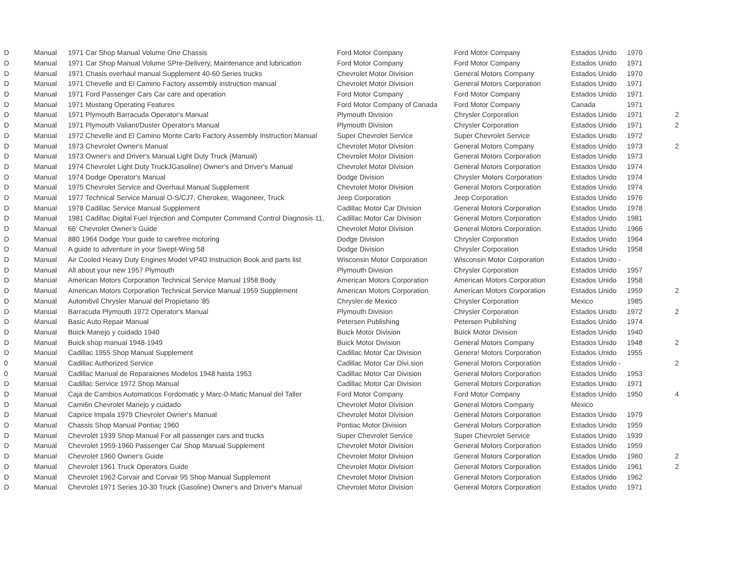| D | Manual | 1971 Car Shop Manual Volume One Chassis | Ford Motor Company | Ford Motor Company | Estados Unido | 1970 | |
| D | Manual | 1971 Car Shop Manual Volume SPre-Delivery, Maintenance and lubrication | Ford Motor Company | Ford Motor Company | Estados Unido | 1971 | |
| D | Manual | 1971 Chasis overhaul manual Supplement 40-60 Series trucks | Chevrolet Motor Division | General Motors Company | Estados Unido | 1970 | |
| D | Manual | 1971 Chevelle and El Camino Factory assembly instruction manual | Chevrolet Motor Division | General Motors Corporation | Estados Unido | 1971 | |
| D | Manual | 1971 Ford Passenger Cars Car care and operation | Ford Motor Company | Ford Motor Company | Estados Unido | 1971 | |
| D | Manual | 1971 Mustang Operating Features | Ford Motor Company of Canada | Ford Motor Company | Canada | 1971 | |
| D | Manual | 1971 Plymouth Barracuda Operator's Manual | Plymouth Division | Chrysler Corporation | Estados Unido | 1971 | 2 |
| D | Manual | 1971 Plymouth Valiant/Duster Operator's Manual | Plymouth Division | Chrysler Corporation | Estados Unido | 1971 | 2 |
| D | Manual | 1972 Chevelle and El Camino Monte Carlo Factory Assembly Instruction Manual | Super Chevrolet Service | Super Chevrolet Service | Estados Unido | 1972 | |
| D | Manual | 1973 Chevrolet Owner's Manual | Chevrolet Motor Division | General Motors Company | Estados Unido | 1973 | 2 |
| D | Manual | 1973 Owner's and Driver's Manual Light Duty Truck {Manual) | Chevrolet Motor Division | General Motors Corporation | Estados Unido | 1973 | |
| D | Manual | 1974 Chevrolet Light Duty TruckJGasoline) Owner's and Driver's Manual | Chevrolet Motor Division | General Motors Corporation | Estados Unido | 1974 | |
| D | Manual | 1974 Dodge Operator's Manual | Dodge Division | Chrysler Motors Corporation | Estados Unido | 1974 | |
| D | Manual | 1975 Chevrolet Service and Overhaul Manual Supplement | Chevrolet Motor Division | General Motors Corporation | Estados Unido | 1974 | |
| D | Manual | 1977 Technical Service Manual O-S/CJ7, Cherokee, Wagoneer, Truck | Jeep Corporation | Jeep Corporation | Estados Unido | 1976 | |
| D | Manual | 1978 Cadillac Service Manual Supplement | Cadillac Motor Car Division | General Motors Corporation | Estados Unido | 1978 | |
| D | Manual | 1981 Cadillac Digital Fuel Injection and Computer Command Control Diagnosis 11, | Cadillac Motor Car Division | General Motors Corporation | Estados Unido | 1981 | |
| D | Manual | 66' Chevrolet Owner's Guide | Chevrolet Motor Division | General Motors Corporation | Estados Unido | 1966 | |
| D | Manual | 880 1964 Dodge Your guide to carefree motoring | Dodge Division | Chrysler Corporation | Estados Unido | 1964 | |
| D | Manual | A guide to adventure in your Swept-Wing 58 | Dodge Division | Chrysler Corporation | Estados Unido | 1958 | |
| D | Manual | Air Cooled Heavy Duty Engines Model VP4D Instruction Book and parts list | Wisconsin Motor Corporation | Wisconsin Motor Corporation | Estados Unido - | | |
| D | Manual | All about your new 1957 Plymouth | Plymouth Division | Chrysler Corporation | Estados Unido | 1957 | |
| D | Manual | American Motors Corporation Technical Service Manual 1958 Body | American Motors Corporation | American Motors Corporation | Estados Unido | 1958 | |
| D | Manual | American Motors Corporation Technical Service Manual 1959 Supplement | American Motors Corporation | American Motors Corporation | Estados Unido | 1959 | 2 |
| D | Manual | Autom6vil Chrysler Manual del Propietario '85 | Chrysler de Mexico | Chrysler Corporation | Mexico | 1985 | |
| D | Manual | Barracuda Plymouth 1972 Operator's Manual | Plymouth Division | Chrysler Corporation | Estados Unido | 1972 | 2 |
| D | Manual | Basic Auto Repair Manual | Petersen Publishing | Petersen Publishing | Estados Unido | 1974 | |
| D | Manual | Buick Manejo y cuidado 1940 | Buick Motor Division | Buick Motor Division | Estados Unido | 1940 | |
| D | Manual | Buick shop manual 1948-1949 | Buick Motor Division | General Motors Company | Estados Unido | 1948 | 2 |
| D | Manual | Cadillac 1955 Shop Manual Supplement | Cadillac Motor Car Division | Genera! Motors Corporation | Estados Unido | 1955 | |
| 0 | Manual | Cadillac Authorized Service | Cadillac Motor Car Divi.sion | General Motors Corporation | Estados Unido - | | 2 |
| 0 | Manual | Cadillac Manual de Reparaiones Modelos 1948 hasta 1953 | Cadillac Motor Car Division | General Motors Corporation | Estados Unido | 1953 | |
| D | Manual | Cadillac Service 1972 Shop Manual | Cadillac Motor Car Division | General Motors Corporation | Estados Unido | 1971 | |
| D | Manual | Caja de Cambios Automaticos Fordomatic y Marc-0-Matic Manual del Taller | Ford Motor Company | Ford Motor Company | Estados Unido | 1950 | 4 |
| D | Manual | Cami6n Chevrolet Manejo y cuidado | Chevrolet Motor Division | General Motors Company | Mexico | | |
| D | Manual | Caprice Impala 1979 Chevrolet Owner's Manual | Chevrolet Motor Division | General Motors Corporation | Estados Unido | 1979 | |
| D | Manual | Chassis Shop Manual Pontiac 1960 | Pontiac Motor Division | General Motors Corporation | Estados Unido | 1959 | |
| D | Manual | Chevrolet 1939 Shop Manual For all passenger cars and trucks | Super Chevrolet Service | Super Chevrolet Service | Estados Unido | 1939 | |
| D | Manual | Chevrolet 1959-1960 Passenger Car Shop Manual Supplement | Chevrolet Motor Division | General Motors Corporation | Estados Unido | 1959 | |
| D | Manual | Chevrolet 1960 Owner's Guide | Chevrolet Motor Division | General Motors Corporation | Estados Unido | 1960 | 2 |
| D | Manual | Chevrolet 1961 Truck Operators Guide | Chevrolet Motor Division | General Motors Corporation | Estados Unido | 1961 | 2 |
| D | Manual | Chevrolet 1962 Corvair and Corvair 95 Shop Manual Supplement | Chevrolet Motor Division | General Motors Corporation | Estados Unido | 1962 | |
| D | Manual | Chevrolet 1971 Series 10-30 Truck (Gasoline) Owner's and Driver's Manual | Chevrolet Motor Division | General Motors Corporation | Estados Unido | 1971 | |